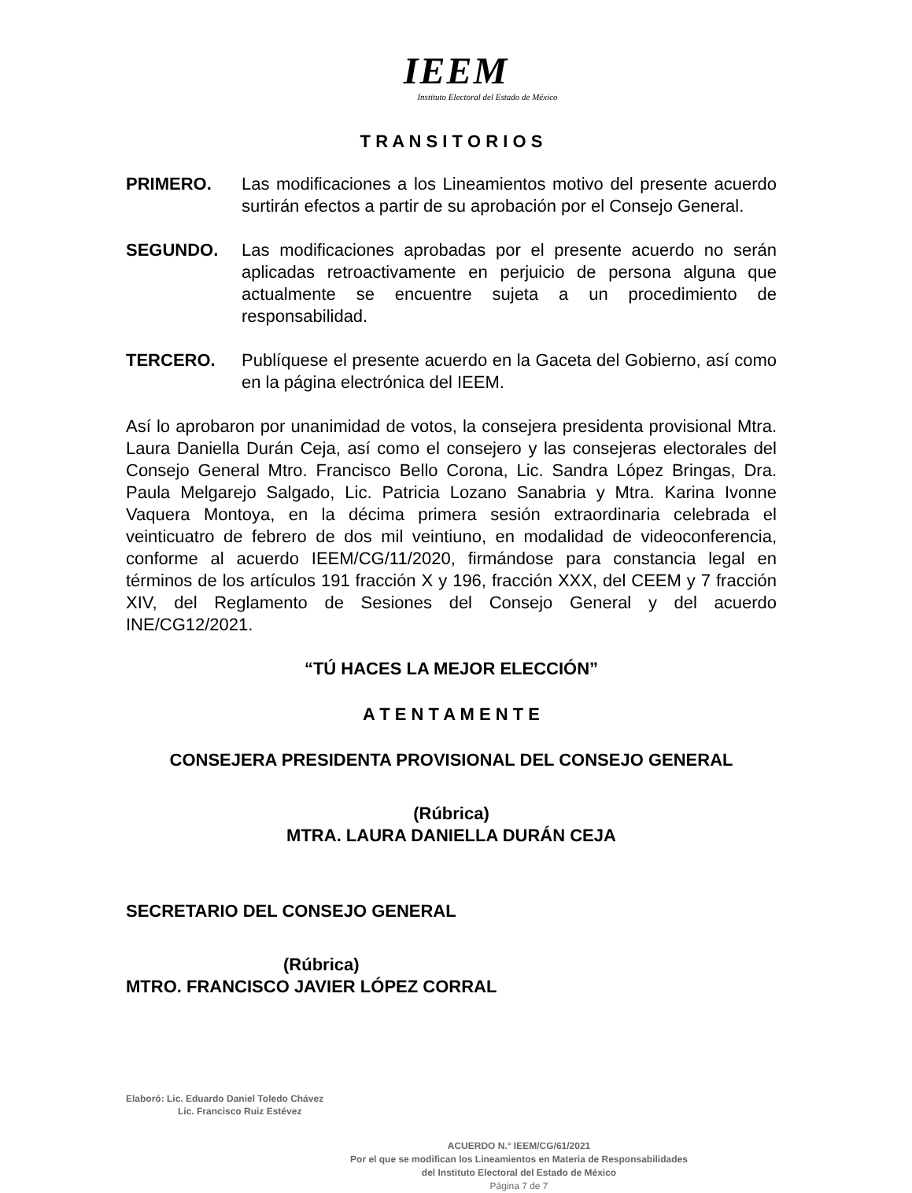IEEM
Instituto Electoral del Estado de México
T R A N S I T O R I O S
PRIMERO. Las modificaciones a los Lineamientos motivo del presente acuerdo surtirán efectos a partir de su aprobación por el Consejo General.
SEGUNDO. Las modificaciones aprobadas por el presente acuerdo no serán aplicadas retroactivamente en perjuicio de persona alguna que actualmente se encuentre sujeta a un procedimiento de responsabilidad.
TERCERO. Publíquese el presente acuerdo en la Gaceta del Gobierno, así como en la página electrónica del IEEM.
Así lo aprobaron por unanimidad de votos, la consejera presidenta provisional Mtra. Laura Daniella Durán Ceja, así como el consejero y las consejeras electorales del Consejo General Mtro. Francisco Bello Corona, Lic. Sandra López Bringas, Dra. Paula Melgarejo Salgado, Lic. Patricia Lozano Sanabria y Mtra. Karina Ivonne Vaquera Montoya, en la décima primera sesión extraordinaria celebrada el veinticuatro de febrero de dos mil veintiuno, en modalidad de videoconferencia, conforme al acuerdo IEEM/CG/11/2020, firmándose para constancia legal en términos de los artículos 191 fracción X y 196, fracción XXX, del CEEM y 7 fracción XIV, del Reglamento de Sesiones del Consejo General y del acuerdo INE/CG12/2021.
“TÚ HACES LA MEJOR ELECCIÓN”
A T E N T A M E N T E
CONSEJERA PRESIDENTA PROVISIONAL DEL CONSEJO GENERAL
(Rúbrica)
MTRA. LAURA DANIELLA DURÁN CEJA
SECRETARIO DEL CONSEJO GENERAL
(Rúbrica)
MTRO. FRANCISCO JAVIER LÓPEZ CORRAL
Elaboró: Lic. Eduardo Daniel Toledo Chávez
Lic. Francisco Ruiz Estévez
ACUERDO N.° IEEM/CG/61/2021
Por el que se modifican los Lineamientos en Materia de Responsabilidades
del Instituto Electoral del Estado de México
Página 7 de 7